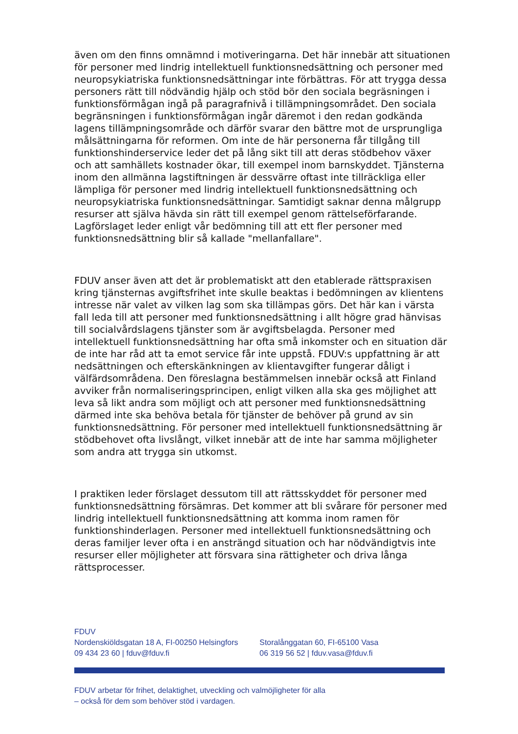även om den finns omnämnd i motiveringarna. Det här innebär att situationen för personer med lindrig intellektuell funktionsnedsättning och personer med neuropsykiatriska funktionsnedsättningar inte förbättras. För att trygga dessa personers rätt till nödvändig hjälp och stöd bör den sociala begräsningen i funktionsförmågan ingå på paragrafnivå i tillämpningsområdet. Den sociala begränsningen i funktionsförmågan ingår däremot i den redan godkända lagens tillämpningsområde och därför svarar den bättre mot de ursprungliga målsättningarna för reformen. Om inte de här personerna får tillgång till funktionshinderservice leder det på lång sikt till att deras stödbehov växer och att samhällets kostnader ökar, till exempel inom barnskyddet. Tjänsterna inom den allmänna lagstiftningen är dessvärre oftast inte tillräckliga eller lämpliga för personer med lindrig intellektuell funktionsnedsättning och neuropsykiatriska funktionsnedsättningar. Samtidigt saknar denna målgrupp resurser att själva hävda sin rätt till exempel genom rättelseförfarande. Lagförslaget leder enligt vår bedömning till att ett fler personer med funktionsnedsättning blir så kallade "mellanfallare".
FDUV anser även att det är problematiskt att den etablerade rättspraxisen kring tjänsternas avgiftsfrihet inte skulle beaktas i bedömningen av klientens intresse när valet av vilken lag som ska tillämpas görs. Det här kan i värsta fall leda till att personer med funktionsnedsättning i allt högre grad hänvisas till socialvårdslagens tjänster som är avgiftsbelagda. Personer med intellektuell funktionsnedsättning har ofta små inkomster och en situation där de inte har råd att ta emot service får inte uppstå. FDUV:s uppfattning är att nedsättningen och efterskänkningen av klientavgifter fungerar dåligt i välfärdsområdena. Den föreslagna bestämmelsen innebär också att Finland avviker från normaliseringsprincipen, enligt vilken alla ska ges möjlighet att leva så likt andra som möjligt och att personer med funktionsnedsättning därmed inte ska behöva betala för tjänster de behöver på grund av sin funktionsnedsättning. För personer med intellektuell funktionsnedsättning är stödbehovet ofta livslångt, vilket innebär att de inte har samma möjligheter som andra att trygga sin utkomst.
I praktiken leder förslaget dessutom till att rättsskyddet för personer med funktionsnedsättning försämras. Det kommer att bli svårare för personer med lindrig intellektuell funktionsnedsättning att komma inom ramen för funktionshinderlagen. Personer med intellektuell funktionsnedsättning och deras familjer lever ofta i en ansträngd situation och har nödvändigtvis inte resurser eller möjligheter att försvara sina rättigheter och driva långa rättsprocesser.
FDUV
Nordenskiöldsgatan 18 A, FI-00250 Helsingfors
09 434 23 60 | fduv@fduv.fi
Storalånggatan 60, FI-65100 Vasa
06 319 56 52 | fduv.vasa@fduv.fi
FDUV arbetar för frihet, delaktighet, utveckling och valmöjligheter för alla
– också för dem som behöver stöd i vardagen.